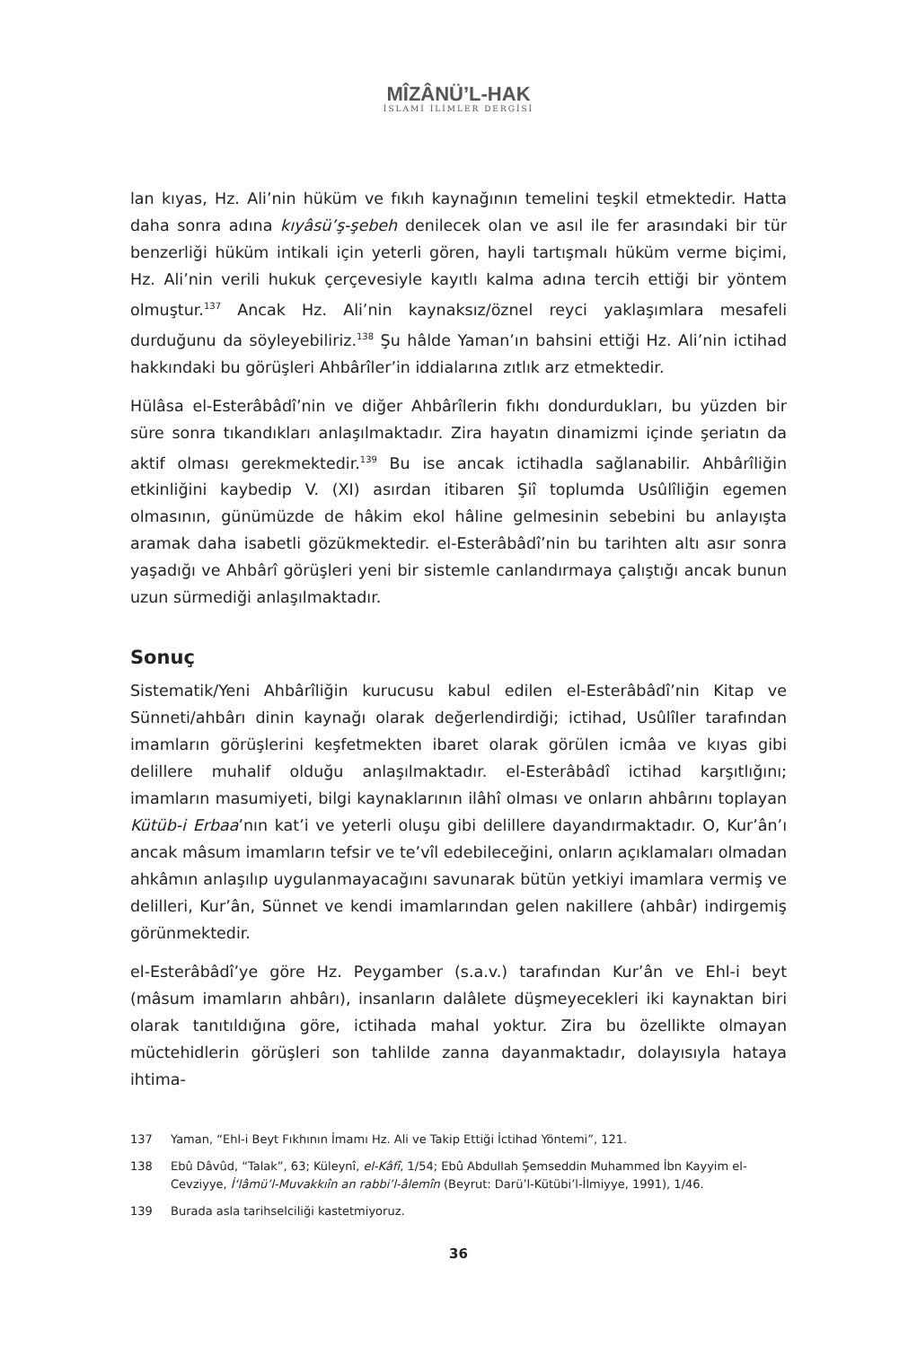MÎZÂNÜ’L-HAK
İSLAMİ İLİMLER DERGİSİ
lan kıyas, Hz. Ali’nin hüküm ve fıkıh kaynağının temelini teşkil etmektedir. Hatta daha sonra adına kıyâsü’ş-şebeh denilecek olan ve asıl ile fer arasındaki bir tür benzerliği hüküm intikali için yeterli gören, hayli tartışmalı hüküm verme biçimi, Hz. Ali’nin verili hukuk çerçevesiyle kayıtlı kalma adına tercih ettiği bir yöntem olmuştur.<sup>137</sup> Ancak Hz. Ali’nin kaynaksız/öznel reyci yaklaşımlara mesafeli durduğunu da söyleyebiliriz.<sup>138</sup> Şu hâlde Yaman’ın bahsini ettiği Hz. Ali’nin ictihad hakkındaki bu görüşleri Ahbârîler’in iddialarına zıtlık arz etmektedir.
Hülâsa el-Esterâbâdî’nin ve diğer Ahbârîlerin fıkhı dondurdukları, bu yüzden bir süre sonra tıkandıkları anlaşılmaktadır. Zira hayatın dinamizmi içinde şeriatın da aktif olması gerekmektedir.<sup>139</sup> Bu ise ancak ictihadla sağlanabilir. Ahbârîliğin etkinliğini kaybedip V. (XI) asırdan itibaren Şiî toplumda Usûlîliğin egemen olmasının, günümüzde de hâkim ekol hâline gelmesinin sebebini bu anlayışta aramak daha isabetli gözükmektedir. el-Esterâbâdî’nin bu tarihten altı asır sonra yaşadığı ve Ahbârî görüşleri yeni bir sistemle canlandırmaya çalıştığı ancak bunun uzun sürmediği anlaşılmaktadır.
Sonuç
Sistematik/Yeni Ahbârîliğin kurucusu kabul edilen el-Esterâbâdî’nin Kitap ve Sünneti/ahbârı dinin kaynağı olarak değerlendirdiği; ictihad, Usûlîler tarafından imamların görüşlerini keşfetmekten ibaret olarak görülen icmâa ve kıyas gibi delillere muhalif olduğu anlaşılmaktadır. el-Esterâbâdî ictihad karşıtlığını; imamların masumiyeti, bilgi kaynaklarının ilâhî olması ve onların ahbârını toplayan Kütüb-i Erbaa’nın kat’i ve yeterli oluşu gibi delillere dayandırmaktadır. O, Kur’ân’ı ancak mâsum imamların tefsir ve te’vîl edebileceğini, onların açıklamaları olmadan ahkâmın anlaşılıp uygulanmayacağını savunarak bütün yetkiyi imamlara vermiş ve delilleri, Kur’ân, Sünnet ve kendi imamlarından gelen nakillere (ahbâr) indirgemiş görünmektedir.
el-Esterâbâdî’ye göre Hz. Peygamber (s.a.v.) tarafından Kur’ân ve Ehl-i beyt (mâsum imamların ahbârı), insanların dalâlete düşmeyecekleri iki kaynaktan biri olarak tanıtıldığına göre, ictihada mahal yoktur. Zira bu özellikte olmayan müctehidlerin görüşleri son tahlilde zanna dayanmaktadır, dolayısıyla hataya ihtima-
137 Yaman, “Ehl-i Beyt Fıkhının İmamı Hz. Ali ve Takip Ettiği İctihad Yöntemi”, 121.
138 Ebû Dâvûd, “Talak”, 63; Küleynî, el-Kâfî, 1/54; Ebû Abdullah Şemseddin Muhammed İbn Kayyim el-Cevziyye, İ‘lâmü’l-Muvakkıîn an rabbi’l-âlemîn (Beyrut: Darü’l-Kütübi’l-İlmiyye, 1991), 1/46.
139 Burada asla tarihselciliği kastetmiyoruz.
36